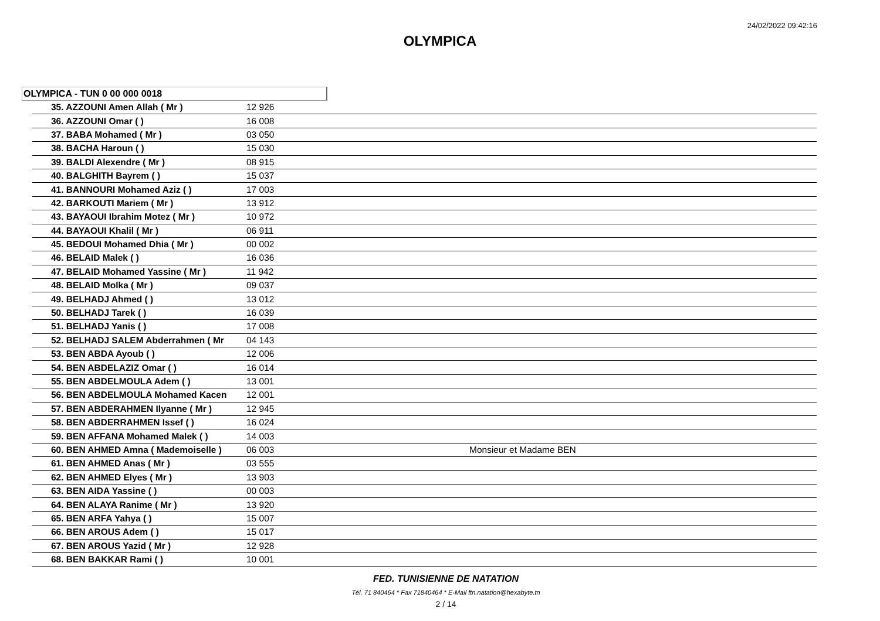24/02/2022 09:42:16
OLYMPICA
OLYMPICA - TUN 0 00 000 0018
| 35. AZZOUNI Amen Allah ( Mr ) | 12 926 | |
| 36. AZZOUNI Omar ( ) | 16 008 | |
| 37. BABA Mohamed ( Mr ) | 03 050 | |
| 38. BACHA Haroun ( ) | 15 030 | |
| 39. BALDI Alexendre ( Mr ) | 08 915 | |
| 40. BALGHITH Bayrem ( ) | 15 037 | |
| 41. BANNOURI Mohamed Aziz ( ) | 17 003 | |
| 42. BARKOUTI Mariem ( Mr ) | 13 912 | |
| 43. BAYAOUI Ibrahim Motez ( Mr ) | 10 972 | |
| 44. BAYAOUI Khalil ( Mr ) | 06 911 | |
| 45. BEDOUI Mohamed Dhia ( Mr ) | 00 002 | |
| 46. BELAID Malek ( ) | 16 036 | |
| 47. BELAID Mohamed Yassine ( Mr ) | 11 942 | |
| 48. BELAID Molka ( Mr ) | 09 037 | |
| 49. BELHADJ Ahmed ( ) | 13 012 | |
| 50. BELHADJ Tarek ( ) | 16 039 | |
| 51. BELHADJ Yanis ( ) | 17 008 | |
| 52. BELHADJ SALEM Abderrahmen ( Mr | 04 143 | |
| 53. BEN ABDA Ayoub ( ) | 12 006 | |
| 54. BEN ABDELAZIZ Omar ( ) | 16 014 | |
| 55. BEN ABDELMOULA Adem ( ) | 13 001 | |
| 56. BEN ABDELMOULA Mohamed Kacen | 12 001 | |
| 57. BEN ABDERAHMEN Ilyanne ( Mr ) | 12 945 | |
| 58. BEN ABDERRAHMEN Issef ( ) | 16 024 | |
| 59. BEN AFFANA Mohamed Malek ( ) | 14 003 | |
| 60. BEN AHMED Amna ( Mademoiselle ) | 06 003 | Monsieur et Madame BEN |
| 61. BEN AHMED Anas ( Mr ) | 03 555 | |
| 62. BEN AHMED Elyes ( Mr ) | 13 903 | |
| 63. BEN AIDA Yassine ( ) | 00 003 | |
| 64. BEN ALAYA Ranime ( Mr ) | 13 920 | |
| 65. BEN ARFA Yahya ( ) | 15 007 | |
| 66. BEN AROUS Adem ( ) | 15 017 | |
| 67. BEN AROUS Yazid ( Mr ) | 12 928 | |
| 68. BEN BAKKAR Rami ( ) | 10 001 | |
FED. TUNISIENNE DE NATATION
Tél. 71 840464 * Fax 71840464 * E-Mail ftn.natation@hexabyte.tn
2 / 14